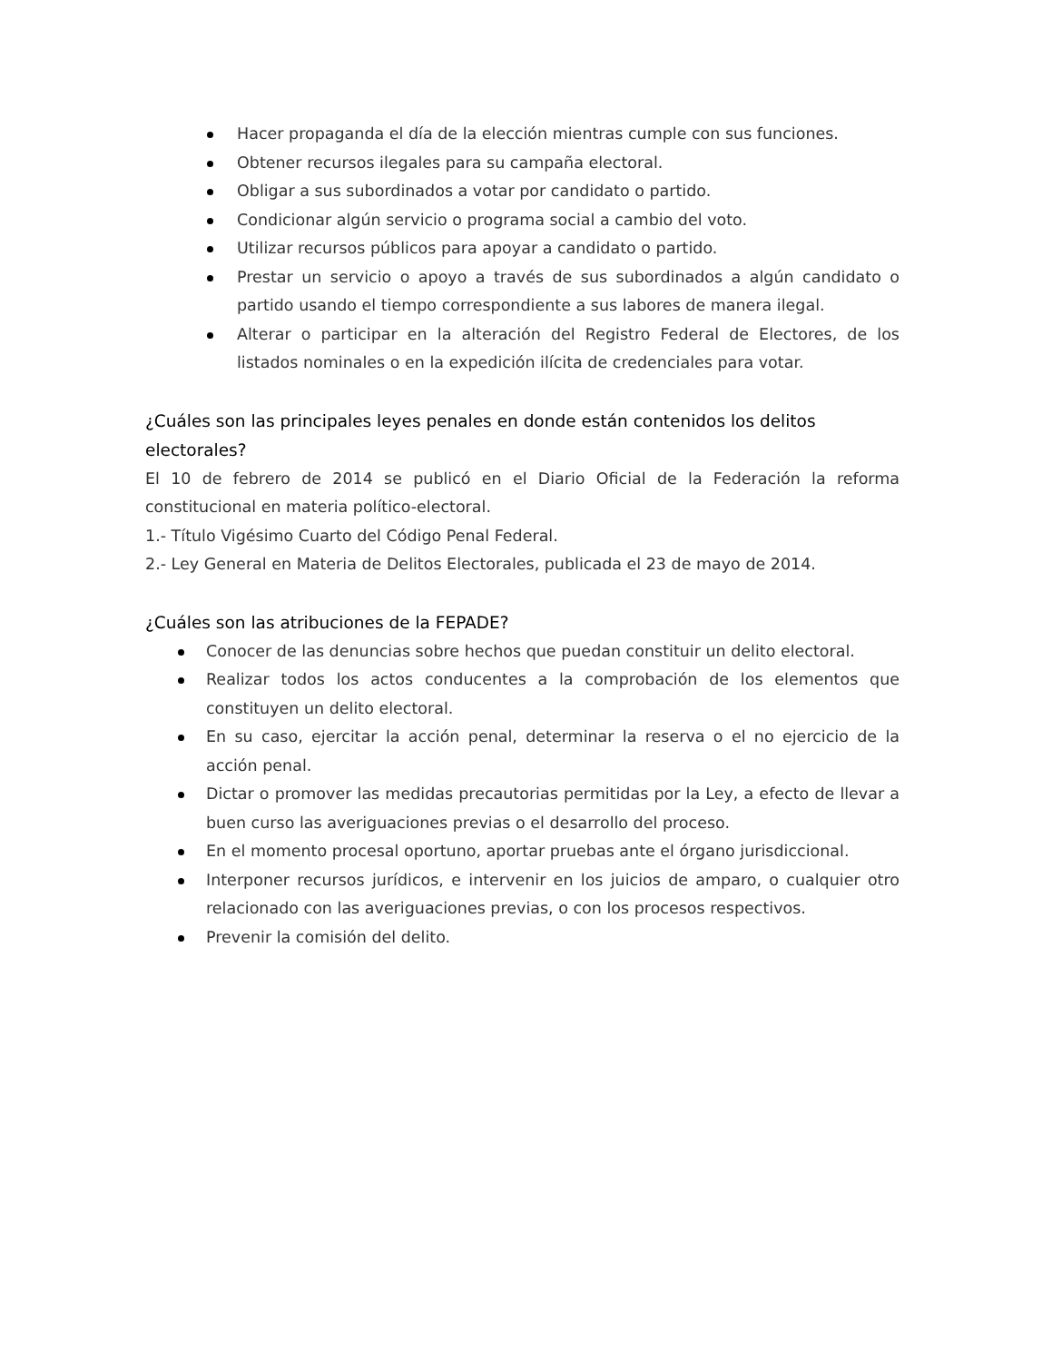Hacer propaganda el día de la elección mientras cumple con sus funciones.
Obtener recursos ilegales para su campaña electoral.
Obligar a sus subordinados a votar por candidato o partido.
Condicionar algún servicio o programa social a cambio del voto.
Utilizar recursos públicos para apoyar a candidato o partido.
Prestar un servicio o apoyo a través de sus subordinados a algún candidato o partido usando el tiempo correspondiente a sus labores de manera ilegal.
Alterar o participar en la alteración del Registro Federal de Electores, de los listados nominales o en la expedición ilícita de credenciales para votar.
¿Cuáles son las principales leyes penales en donde están contenidos los delitos electorales?
El 10 de febrero de 2014 se publicó en el Diario Oficial de la Federación la reforma constitucional en materia político-electoral.
1.- Título Vigésimo Cuarto del Código Penal Federal.
2.- Ley General en Materia de Delitos Electorales, publicada el 23 de mayo de 2014.
¿Cuáles son las atribuciones de la FEPADE?
Conocer de las denuncias sobre hechos que puedan constituir un delito electoral.
Realizar todos los actos conducentes a la comprobación de los elementos que constituyen un delito electoral.
En su caso, ejercitar la acción penal, determinar la reserva o el no ejercicio de la acción penal.
Dictar o promover las medidas precautorias permitidas por la Ley, a efecto de llevar a buen curso las averiguaciones previas o el desarrollo del proceso.
En el momento procesal oportuno, aportar pruebas ante el órgano jurisdiccional.
Interponer recursos jurídicos, e intervenir en los juicios de amparo, o cualquier otro relacionado con las averiguaciones previas, o con los procesos respectivos.
Prevenir la comisión del delito.